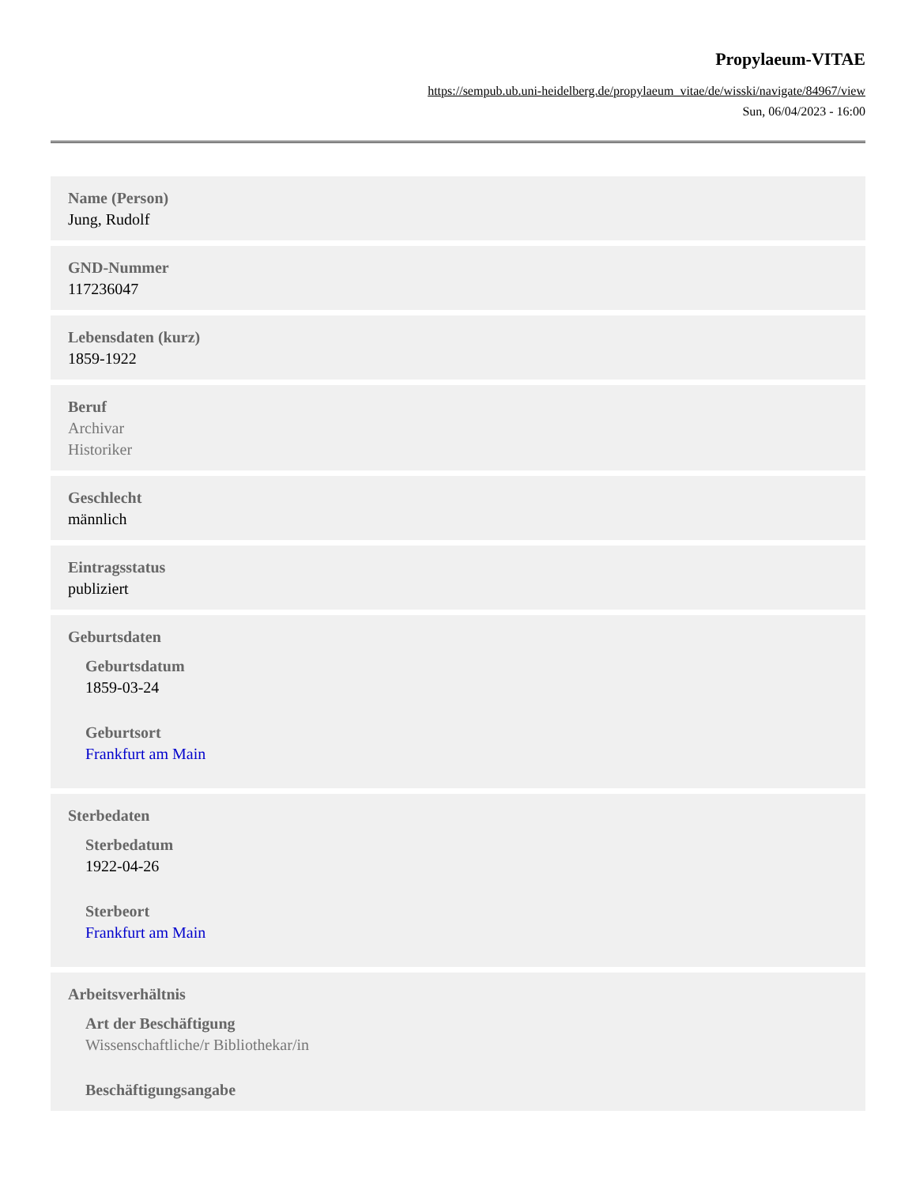Propylaeum-VITAE
https://sempub.ub.uni-heidelberg.de/propylaeum_vitae/de/wisski/navigate/84967/view
Sun, 06/04/2023 - 16:00
Name (Person)
Jung, Rudolf
GND-Nummer
117236047
Lebensdaten (kurz)
1859-1922
Beruf
Archivar
Historiker
Geschlecht
männlich
Eintragsstatus
publiziert
Geburtsdaten
Geburtsdatum
1859-03-24
Geburtsort
Frankfurt am Main
Sterbedaten
Sterbedatum
1922-04-26
Sterbeort
Frankfurt am Main
Arbeitsverhältnis
Art der Beschäftigung
Wissenschaftliche/r Bibliothekar/in
Beschäftigungsangabe